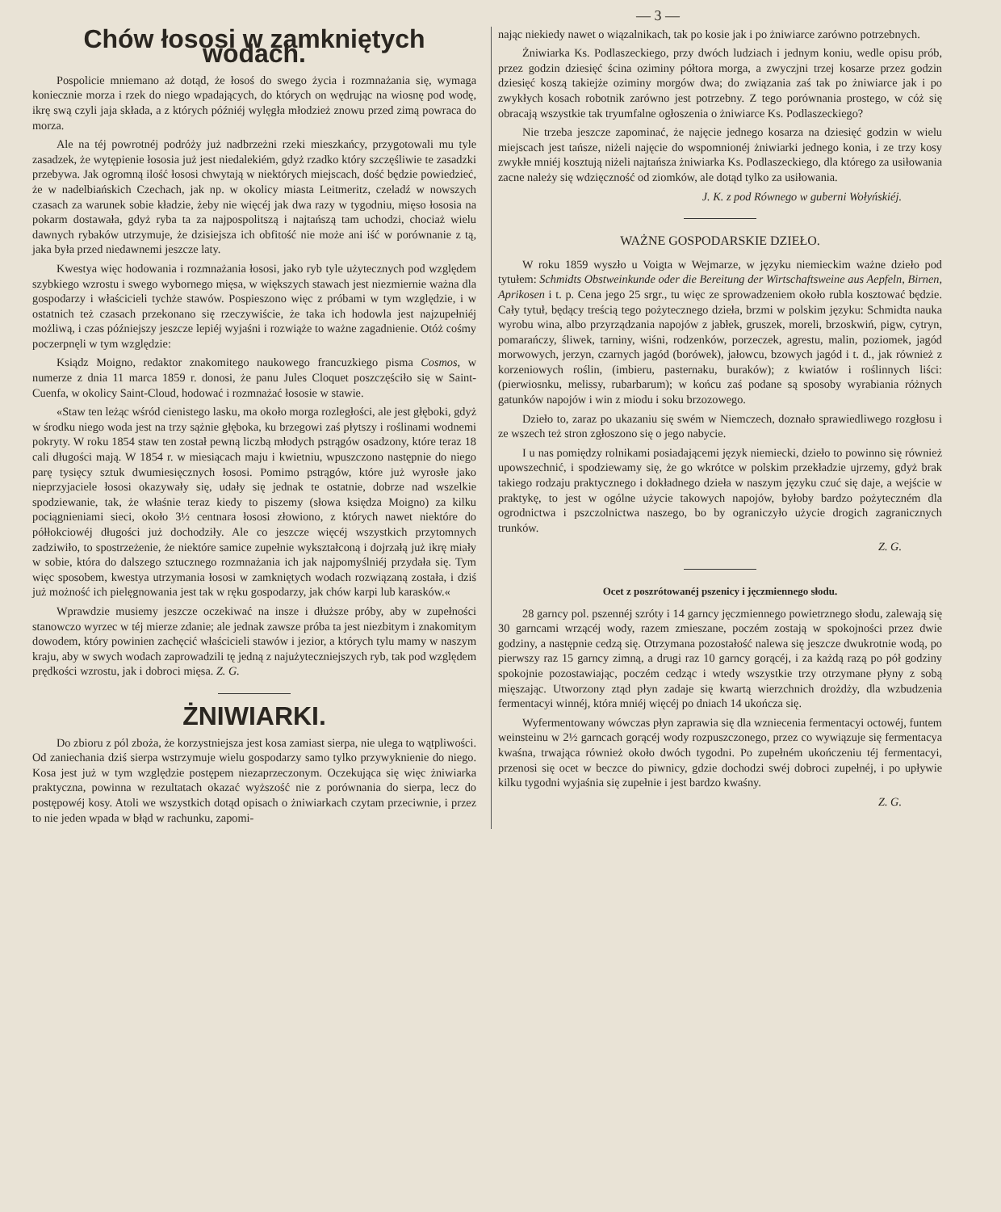— 3 —
Chów łososi w zamkniętych wodach.
Pospolicie mniemano aż dotąd, że łosoś do swego życia i rozmnażania się, wymaga koniecznie morza i rzek do niego wpadających, do których on wędrując na wiosnę pod wodę, ikrę swą czyli jaja składa, a z których późniéj wylęgła młodzież znowu przed zimą powraca do morza.
Ale na téj powrotnéj podróży już nadbrzeżni rzeki mieszkańcy, przygotowali mu tyle zasadzek, że wytępienie łososia już jest niedalekiém, gdyż rzadko który szczęśliwie te zasadzki przebywa. Jak ogromną ilość łososi chwytają w niektórych miejscach, dość będzie powiedzieć, że w nadelbiańskich Czechach, jak np. w okolicy miasta Leitmeritz, czeladź w nowszych czasach za warunek sobie kładzie, żeby nie więcéj jak dwa razy w tygodniu, mięso łososia na pokarm dostawała, gdyż ryba ta za najpospolitszą i najtańszą tam uchodzi, chociaż wielu dawnych rybaków utrzymuje, że dzisiejsza ich obfitość nie może ani iść w porównanie z tą, jaka była przed niedawnemi jeszcze laty.
Kwestya więc hodowania i rozmnażania łososi, jako ryb tyle użytecznych pod względem szybkiego wzrostu i swego wybornego mięsa, w większych stawach jest niezmiernie ważna dla gospodarzy i właścicieli tychże stawów. Pospieszono więc z próbami w tym względzie, i w ostatnich też czasach przekonano się rzeczywiście, że taka ich hodowla jest najzupełniéj możliwą, i czas późniejszy jeszcze lepiéj wyjaśni i rozwiąże to ważne zagadnienie. Otóż cośmy poczerpnęli w tym względzie:
Ksiądz Moigno, redaktor znakomitego naukowego francuzkiego pisma Cosmos, w numerze z dnia 11 marca 1859 r. donosi, że panu Jules Cloquet poszczęściło się w Saint-Cuenfa, w okolicy Saint-Cloud, hodować i rozmnażać łososie w stawie.
«Staw ten leżąc wśród cienistego lasku, ma około morga rozległości, ale jest głęboki, gdyż w środku niego woda jest na trzy sążnie głęboka, ku brzegowi zaś płytszy i roślinami wodnemi pokryty. W roku 1854 staw ten został pewną liczbą młodych pstrągów osadzony, które teraz 18 cali długości mają. W 1854 r. w miesiącach maju i kwietniu, wpuszczono następnie do niego parę tysięcy sztuk dwumiesięcznych łososi. Pomimo pstrągów, które już wyrosłe jako nieprzyjaciele łososi okazywały się, udały się jednak te ostatnie, dobrze nad wszelkie spodziewanie, tak, że właśnie teraz kiedy to piszemy (słowa księdza Moigno) za kilku pociągnieniami sieci, około 3½ centnara łososi złowiono, z których nawet niektóre do półłokciowéj długości już dochodziły. Ale co jeszcze więcéj wszystkich przytomnych zadziwiło, to spostrzeżenie, że niektóre samice zupełnie wykształconą i dojrzałą już ikrę miały w sobie, która do dalszego sztucznego rozmnażania ich jak najpomyślniéj przydała się. Tym więc sposobem, kwestya utrzymania łososi w zamkniętych wodach rozwiązaną została, i dziś już możność ich pielęgnowania jest tak w ręku gospodarzy, jak chów karpi lub karasków.«
Wprawdzie musiemy jeszcze oczekiwać na insze i dłuższe próby, aby w zupełności stanowczo wyrzec w téj mierze zdanie; ale jednak zawsze próba ta jest niezbitym i znakomitym dowodem, który powinien zachęcić właścicieli stawów i jezior, a których tylu mamy w naszym kraju, aby w swych wodach zaprowadzili tę jedną z najużyteczniejszych ryb, tak pod względem prędkości wzrostu, jak i dobroci mięsa. Z. G.
ŻNIWIARKI.
Do zbioru z pól zboża, że korzystniejsza jest kosa zamiast sierpa, nie ulega to wątpliwości. Od zaniechania dziś sierpa wstrzymuje wielu gospodarzy samo tylko przywyknienie do niego. Kosa jest już w tym względzie postępem niezaprzeczonym. Oczekująca się więc żniwiarka praktyczna, powinna w rezultatach okazać wyższość nie z porównania do sierpa, lecz do postępowéj kosy. Atoli we wszystkich dotąd opisach o żniwiarkach czytam przeciwnie, i przez to nie jeden wpada w błąd w rachunku, zapomi-
nając niekiedy nawet o wiązalnikach, tak po kosie jak i po żniwiarce zarówno potrzebnych.
Żniwiarka Ks. Podlaszeckiego, przy dwóch ludziach i jednym koniu, wedle opisu prób, przez godzin dziesięć ścina oziminy półtora morga, a zwyczjni trzej kosarze przez godzin dziesięć koszą takiejże oziminy morgów dwa; do związania zaś tak po żniwiarce jak i po zwykłych kosach robotnik zarówno jest potrzebny. Z tego porównania prostego, w cóż się obracają wszystkie tak tryumfalne ogłoszenia o żniwiarce Ks. Podlaszeckiego?
Nie trzeba jeszcze zapominać, że najęcie jednego kosarza na dziesięć godzin w wielu miejscach jest tańsze, niżeli najęcie do wspomnionéj żniwiarki jednego konia, i ze trzy kosy zwykłe mniéj kosztują niżeli najtańsza żniwiarka Ks. Podlaszeckiego, dla którego za usiłowania zacne należy się wdzięczność od ziomków, ale dotąd tylko za usiłowania.
J. K. z pod Równego w guberni Wołyńskiéj.
WAŻNE GOSPODARSKIE DZIEŁO.
W roku 1859 wyszło u Voigta w Wejmarze, w języku niemieckim ważne dzieło pod tytułem: Schmidts Obstweinkunde oder die Bereitung der Wirtschaftsweine aus Aepfeln, Birnen, Aprikosen i t. p. Cena jego 25 srgr., tu więc ze sprowadzeniem około rubla kosztować będzie. Cały tytuł, będący treścią tego pożytecznego dzieła, brzmi w polskim języku: Schmidta nauka wyrobu wina, albo przyrządzania napojów z jabłek, gruszek, moreli, brzoskwiń, pigw, cytryn, pomarańczy, śliwek, tarniny, wiśni, rodzenków, porzeczek, agrestu, malin, poziomek, jagód morwowych, jerzyn, czarnych jagód (borówek), jałowcu, bzowych jagód i t. d., jak również z korzeniowych roślin, (imbieru, pasternaku, buraków); z kwiatów i roślinnych liści: (pierwiosnku, melissy, rubarbarum); w końcu zaś podane są sposoby wyrabiania różnych gatunków napojów i win z miodu i soku brzozowego.
Dzieło to, zaraz po ukazaniu się swém w Niemczech, doznało sprawiedliwego rozgłosu i ze wszech też stron zgłoszono się o jego nabycie.
I u nas pomiędzy rolnikami posiadającemi język niemiecki, dzieło to powinno się również upowszechnić, i spodziewamy się, że go wkrótce w polskim przekładzie ujrzemy, gdyż brak takiego rodzaju praktycznego i dokładnego dzieła w naszym języku czuć się daje, a wejście w praktykę, to jest w ogólne użycie takowych napojów, byłoby bardzo pożyteczném dla ogrodnictwa i pszczolnictwa naszego, bo by ograniczyło użycie drogich zagranicznych trunków.
Z. G.
Ocet z poszrótowanéj pszenicy i jęczmiennego słodu.
28 garncy pol. pszennéj szróty i 14 garncy jęczmiennego powietrznego słodu, zalewają się 30 garncami wrzącéj wody, razem zmieszane, poczém zostają w spokojności przez dwie godziny, a następnie cedzą się. Otrzymana pozostałość nalewa się jeszcze dwukrotnie wodą, po pierwszy raz 15 garncy zimną, a drugi raz 10 garncy gorącéj, i za każdą razą po pół godziny spokojnie pozostawiając, poczém cedząc i wtedy wszystkie trzy otrzymane płyny z sobą mięszając. Utworzony ztąd płyn zadaje się kwartą wierzchnich drożdży, dla wzbudzenia fermentacyi winnéj, która mniéj więcéj po dniach 14 ukończa się.
Wyfermentowany wówczas płyn zaprawia się dla wzniecenia fermentacyi octowéj, funtem weinsteinu w 2½ garncach gorącéj wody rozpuszczonego, przez co wywiązuje się fermentacya kwaśna, trwająca również około dwóch tygodni. Po zupełném ukończeniu téj fermentacyi, przenosi się ocet w beczce do piwnicy, gdzie dochodzi swéj dobroci zupełnéj, i po upływie kilku tygodni wyjaśnia się zupełnie i jest bardzo kwaśny.
Z. G.